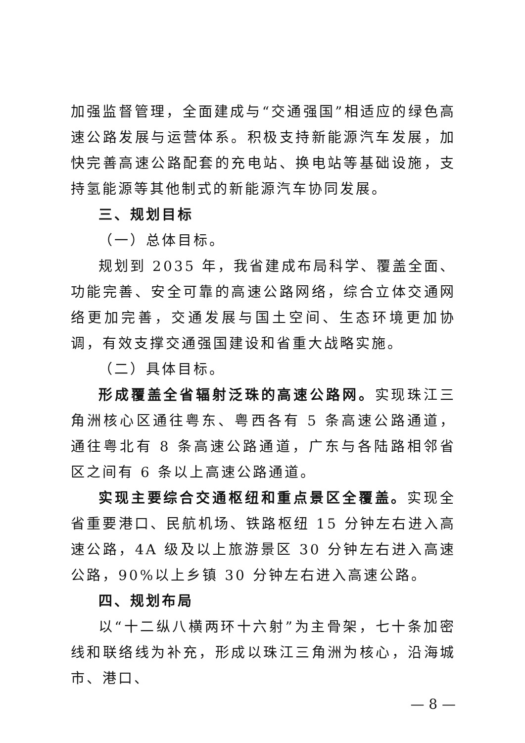加强监督管理，全面建成与“交通强国”相适应的绿色高速公路发展与运营体系。积极支持新能源汽车发展，加快完善高速公路配套的充电站、换电站等基础设施，支持氢能源等其他制式的新能源汽车协同发展。
三、规划目标
（一）总体目标。
规划到 2035 年，我省建成布局科学、覆盖全面、功能完善、安全可靠的高速公路网络，综合立体交通网络更加完善，交通发展与国土空间、生态环境更加协调，有效支撑交通强国建设和省重大战略实施。
（二）具体目标。
形成覆盖全省辐射泛珠的高速公路网。实现珠江三角洲核心区通往粤东、粤西各有 5 条高速公路通道，通往粤北有 8 条高速公路通道，广东与各陆路相邻省区之间有 6 条以上高速公路通道。
实现主要综合交通枢纽和重点景区全覆盖。实现全省重要港口、民航机场、铁路枢纽 15 分钟左右进入高速公路，4A 级及以上旅游景区 30 分钟左右进入高速公路，90%以上乡镇 30 分钟左右进入高速公路。
四、规划布局
以“十二纵八横两环十六射”为主骨架，七十条加密线和联络线为补充，形成以珠江三角洲为核心，沿海城市、港口、
— 8 —